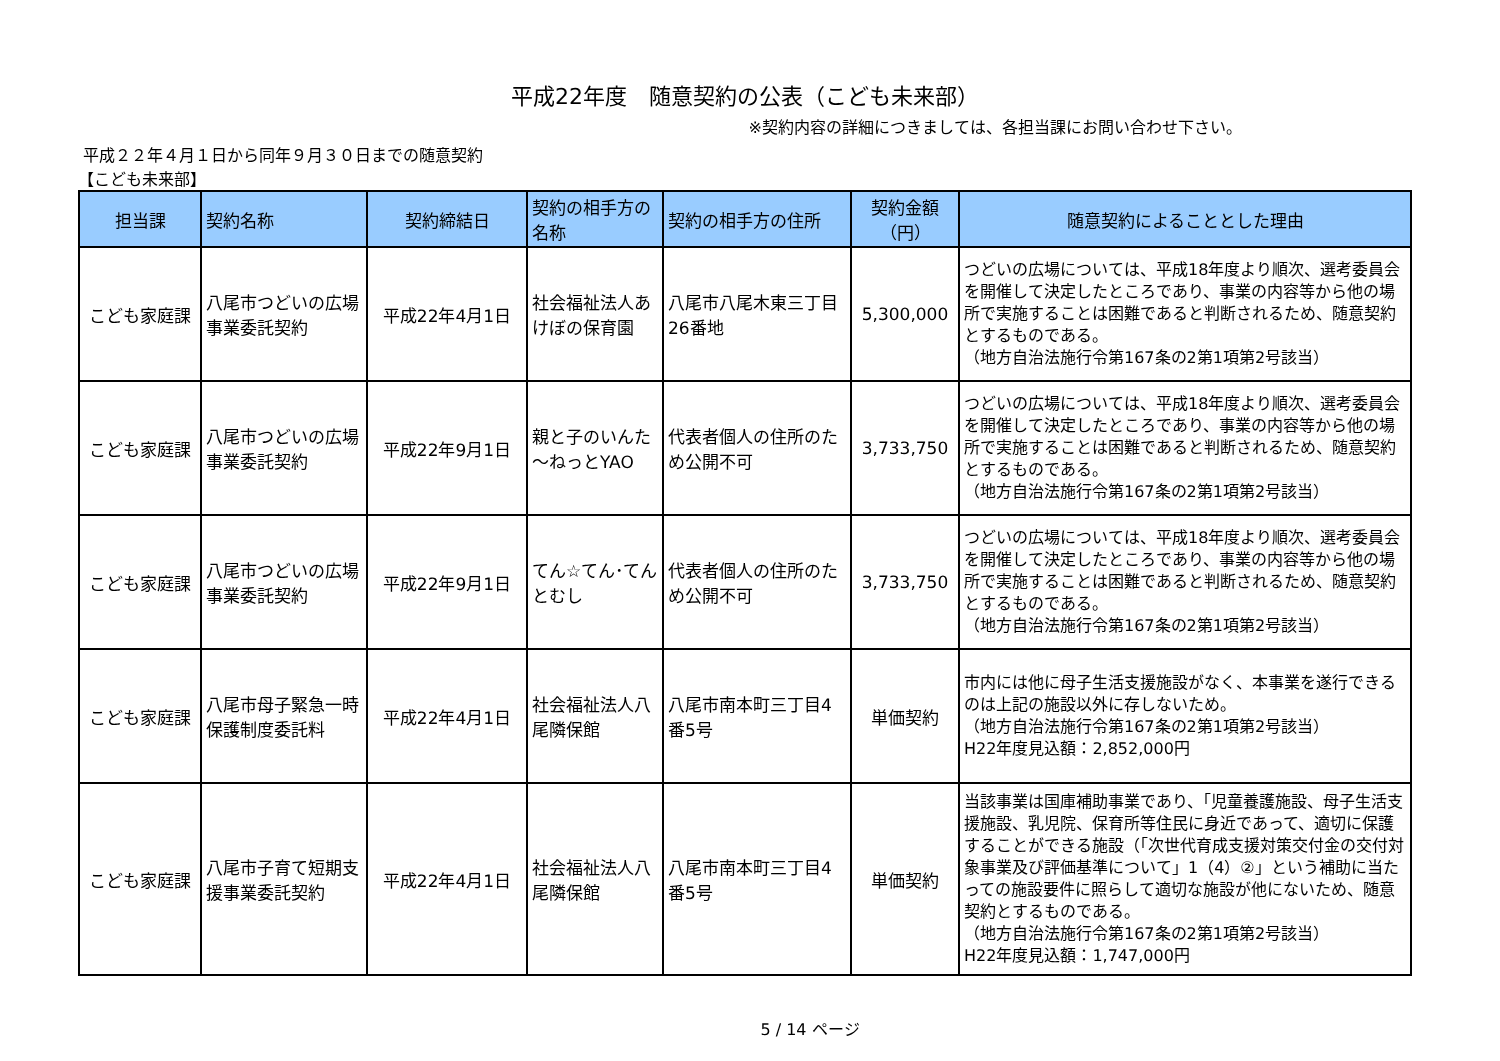平成22年度　随意契約の公表（こども未来部）
※契約内容の詳細につきましては、各担当課にお問い合わせ下さい。
平成２２年４月１日から同年９月３０日までの随意契約
【こども未来部】
| 担当課 | 契約名称 | 契約締結日 | 契約の相手方の名称 | 契約の相手方の住所 | 契約金額（円） | 随意契約によることとした理由 |
| --- | --- | --- | --- | --- | --- | --- |
| こども家庭課 | 八尾市つどいの広場事業委託契約 | 平成22年4月1日 | 社会福祉法人あけぼの保育園 | 八尾市八尾木東三丁目26番地 | 5,300,000 | つどいの広場については、平成18年度より順次、選考委員会を開催して決定したところであり、事業の内容等から他の場所で実施することは困難であると判断されるため、随意契約とするものである。 （地方自治法施行令第167条の2第1項第2号該当） |
| こども家庭課 | 八尾市つどいの広場事業委託契約 | 平成22年9月1日 | 親と子のいんた～ねっとYAO | 代表者個人の住所のため公開不可 | 3,733,750 | つどいの広場については、平成18年度より順次、選考委員会を開催して決定したところであり、事業の内容等から他の場所で実施することは困難であると判断されるため、随意契約とするものである。 （地方自治法施行令第167条の2第1項第2号該当） |
| こども家庭課 | 八尾市つどいの広場事業委託契約 | 平成22年9月1日 | てん☆てん･てんとむし | 代表者個人の住所のため公開不可 | 3,733,750 | つどいの広場については、平成18年度より順次、選考委員会を開催して決定したところであり、事業の内容等から他の場所で実施することは困難であると判断されるため、随意契約とするものである。 （地方自治法施行令第167条の2第1項第2号該当） |
| こども家庭課 | 八尾市母子緊急一時保護制度委託料 | 平成22年4月1日 | 社会福祉法人八尾隣保館 | 八尾市南本町三丁目4番5号 | 単価契約 | 市内には他に母子生活支援施設がなく、本事業を遂行できるのは上記の施設以外に存しないため。 （地方自治法施行令第167条の2第1項第2号該当） H22年度見込額：2,852,000円 |
| こども家庭課 | 八尾市子育て短期支援事業委託契約 | 平成22年4月1日 | 社会福祉法人八尾隣保館 | 八尾市南本町三丁目4番5号 | 単価契約 | 当該事業は国庫補助事業であり、「児童養護施設、母子生活支援施設、乳児院、保育所等住民に身近であって、適切に保護することができる施設（「次世代育成支援対策交付金の交付対象事業及び評価基準について」1（4）②」という補助に当たっての施設要件に照らして適切な施設が他にないため、随意契約とするものである。 （地方自治法施行令第167条の2第1項第2号該当） H22年度見込額：1,747,000円 |
5 / 14 ページ